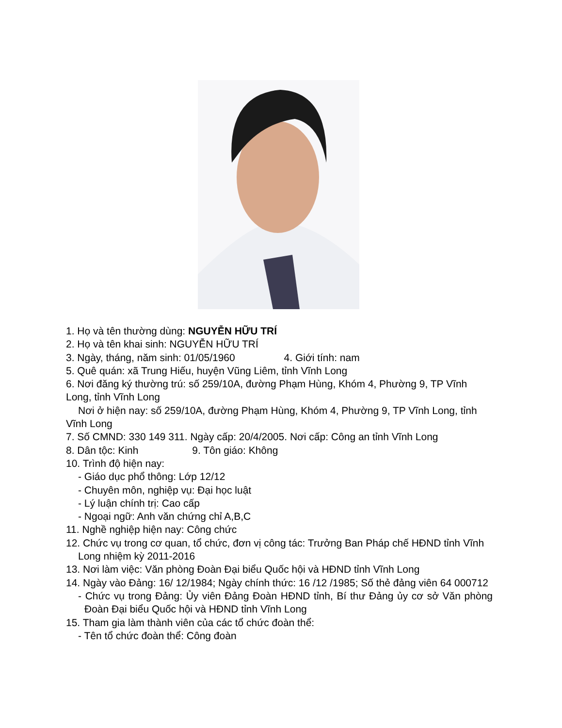1. Họ và tên thường dùng: NGUYỄN HỮU TRÍ
2. Họ và tên khai sinh: NGUYỄN HỮU TRÍ
3. Ngày, tháng, năm sinh: 01/05/1960 4. Giới tính: nam
5. Quê quán: xã Trung Hiếu, huyện Vũng Liêm, tỉnh Vĩnh Long
6. Nơi đăng ký thường trú: số 259/10A, đường Phạm Hùng, Khóm 4, Phường 9, TP Vĩnh Long, tỉnh Vĩnh Long
Nơi ở hiện nay: số 259/10A, đường Phạm Hùng, Khóm 4, Phường 9, TP Vĩnh Long, tỉnh Vĩnh Long
7. Số CMND: 330 149 311. Ngày cấp: 20/4/2005. Nơi cấp: Công an tỉnh Vĩnh Long
8. Dân tộc: Kinh 9. Tôn giáo: Không
10. Trình độ hiện nay:
- Giáo dục phổ thông: Lớp 12/12
- Chuyên môn, nghiệp vụ: Đại học luật
- Lý luận chính trị: Cao cấp
- Ngoại ngữ: Anh văn chứng chỉ A,B,C
11. Nghề nghiệp hiện nay: Công chức
12. Chức vụ trong cơ quan, tổ chức, đơn vị công tác: Trưởng Ban Pháp chế HĐND tỉnh Vĩnh Long nhiệm kỳ 2011-2016
13. Nơi làm việc: Văn phòng Đoàn Đại biểu Quốc hội và HĐND tỉnh Vĩnh Long
14. Ngày vào Đảng: 16/ 12/1984; Ngày chính thức: 16 /12 /1985; Số thẻ đảng viên 64 000712
- Chức vụ trong Đảng: Ủy viên Đảng Đoàn HĐND tỉnh, Bí thư Đảng ủy cơ sở Văn phòng Đoàn Đại biểu Quốc hội và HĐND tỉnh Vĩnh Long
15. Tham gia làm thành viên của các tổ chức đoàn thể:
- Tên tổ chức đoàn thể: Công đoàn